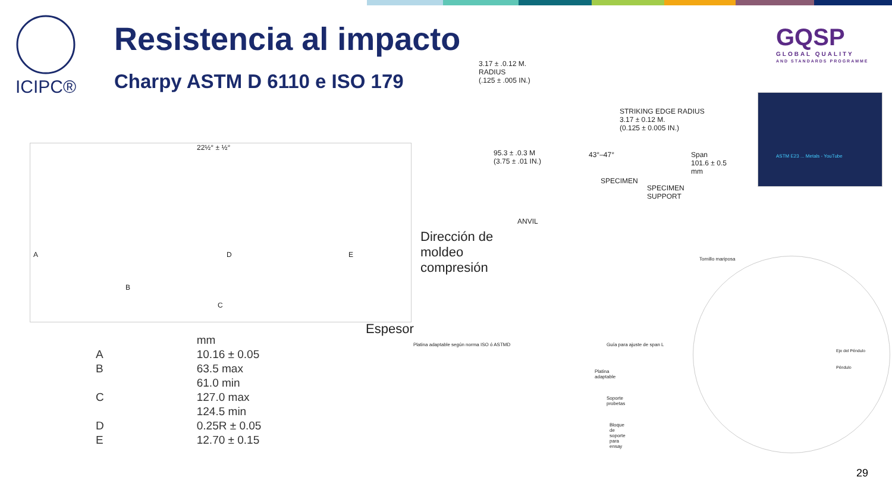ICIPC®
Resistencia al impacto
Charpy ASTM D 6110 e ISO 179
GQSP
GLOBAL QUALITY
AND STANDARDS PROGRAMME
22½° ± ½°
D
B
C
A E
Dirección de
moldeo
compresión
Espesor
| | mm |
| --- | --- |
| A | 10.16 ± 0.05 |
| B | 63.5 max |
| | 61.0 min |
| C | 127.0 max |
| | 124.5 min |
| D | 0.25R ± 0.05 |
| E | 12.70 ± 0.15 |
3.17 ± .0.12 M.
RADIUS
(.125 ± .005 IN.)
STRIKING EDGE RADIUS
3.17 ± 0.12 M.
(0.125 ± 0.005 IN.)
95.3 ± .0.3 M
(3.75 ± .01 IN.)
43°–47°
Span
101.6 ± 0.5 mm
SPECIMEN
SPECIMEN
SUPPORT
ANVIL
ASTM E23 ... Metals - YouTube
Platina adaptable según norma ISO ó ASTMD
Guía para ajuste de span L
Platina adaptable
Soporte probetas
Bloque de soporte para ensay
Tornillo mariposa
Eje del Péndulo
Péndulo
29